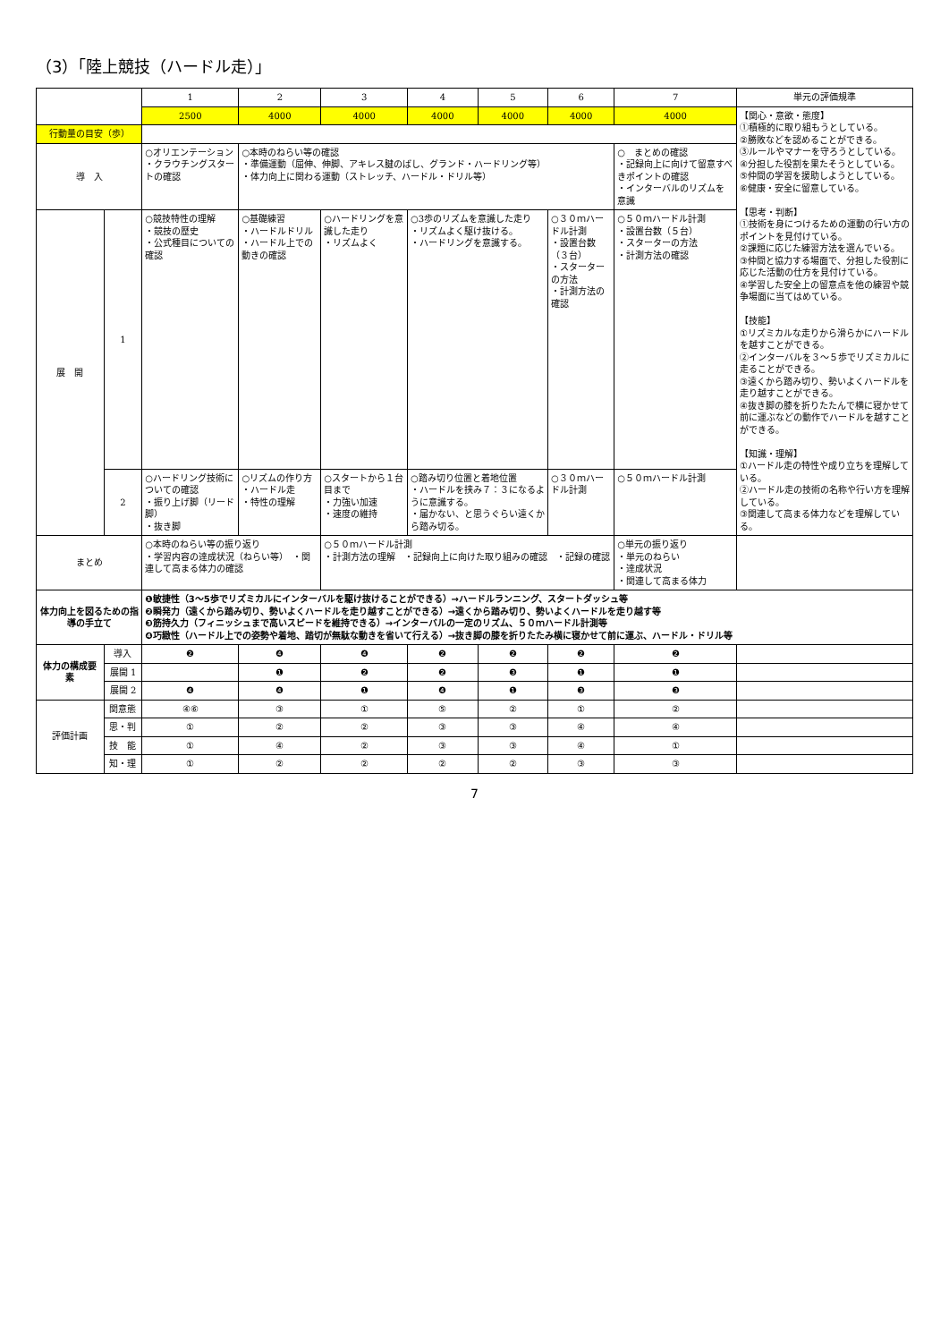（3）「陸上競技（ハードル走）」
| | | 1 | 2 | 3 | 4 | 5 | 6 | 7 | 単元の評価規準 |
| --- | --- | --- | --- | --- | --- | --- | --- | --- | --- |
| | | 2500 | 4000 | 4000 | 4000 | 4000 | 4000 | 4000 | 【関心・意欲・態度】 ①積極的に取り組もうとしている。 ②勝敗などを認めることができる。 ③ルールやマナーを守ろうとしている。 ④分担した役割を果たそうとしている。 ⑤仲間の学習を援助しようとしている。 ⑥健康・安全に留意している。 【思考・判断】 ①技術を身につけるための運動の行い方のポイントを見付けている。 ②課題に応じた練習方法を選んでいる。 ③仲間と協力する場面で、分担した役割に応じた活動の仕方を見付けている。 ④学習した安全上の留意点を他の練習や競争場面に当てはめている。 【技能】 ①リズミカルな走りから滑らかにハードルを越すことができる。 ②インターバルを３～５歩でリズミカルに走ることができる。 ③遠くから踏み切り、勢いよくハードルを走り越すことができる。 ④抜き脚の膝を折りたたんで横に寝かせて前に運ぶなどの動作でハードルを越すことができる。 【知識・理解】 ①ハードル走の特性や成り立ちを理解している。 ②ハードル走の技術の名称や行い方を理解している。 ③関連して高まる体力などを理解している。 |
| 行動量の目安（歩） | | | | | | | | | |
| 導 入 | | ○オリエンテーション ・クラウチングスタートの確認 | ○本時のねらい等の確認 ・準備運動（屈伸、伸脚、アキレス腱のばし、グランド・ハードリング等） ・体力向上に関わる運動（ストレッチ、ハードル・ドリル等） | | | | | ○ まとめの確認 ・記録向上に向けて留意すべきポイントの確認 ・インターバルのリズムを意識 | |
| 展 開 | 1 | ○競技特性の理解 ・競技の歴史 ・公式種目についての確認 | ○基礎練習 ・ハードルドリル ・ハードル上での動きの確認 | ○ハードリングを意識した走り ・リズムよく | ○3歩のリズムを意識した走り ・リズムよく駆け抜ける。 ・ハードリングを意識する。 | | ○３０ｍハードル計測 ・設置台数（３台） ・スターターの方法 ・計測方法の確認 | ○５０ｍハードル計測 ・設置台数（５台） ・スターターの方法 ・計測方法の確認 | |
| | 2 | ○ハードリング技術についての確認 ・振り上げ脚（リード脚） ・抜き脚 | ○リズムの作り方 ・ハードル走 ・特性の理解 | ○スタートから１台目まで ・力強い加速 ・速度の維持 | ○踏み切り位置と着地位置 ・ハードルを挟み７：３になるように意識する。 ・届かない、と思うぐらい遠くから踏み切る。 | | ○３０ｍハードル計測 | ○５０ｍハードル計測 | |
| まとめ | | ○本時のねらい等の振り返り ・学習内容の達成状況（ねらい等） ・関連して高まる体力の確認 | | ○５０ｍハードル計測 ・計測方法の理解 ・記録向上に向けた取り組みの確認 ・記録の確認 | | | | ○単元の振り返り ・単元のねらい ・達成状況 ・関連して高まる体力 | |
| 体力向上を図るための指導の手立て | | ❶敏捷性（3～5歩でリズミカルにインターバルを駆け抜けることができる）→ハードルランニング、スタートダッシュ等 ❷瞬発力（遠くから踏み切り、勢いよくハードルを走り越すことができる）→遠くから踏み切り、勢いよくハードルを走り越す等 ❸筋持久力（フィニッシュまで高いスピードを維持できる）→インターバルの一定のリズム、５０ｍハードル計測等 ❹巧緻性（ハードル上での姿勢や着地、踏切が無駄な動きを省いて行える）→抜き脚の膝を折りたたみ横に寝かせて前に運ぶ、ハードル・ドリル等 | | | | | | | |
| 体力の構成要素 | 導入 | ❷ | ❹ | ❹ | ❷ | ❷ | ❷ | ❷ | |
| | 展開 1 | | ❶ | ❷ | ❷ | ❸ | ❶ | ❶ | |
| | 展開 2 | ❹ | ❹ | ❶ | ❹ | ❶ | ❸ | ❸ | |
| 評価計画 | 関意態 | ④⑥ | ③ | ① | ⑤ | ② | ① | ② | |
| | 思・判 | ① | ② | ② | ③ | ③ | ④ | ④ | |
| | 技 能 | ① | ④ | ② | ③ | ③ | ④ | ① | |
| | 知・理 | ① | ② | ② | ② | ② | ③ | ③ | |
7